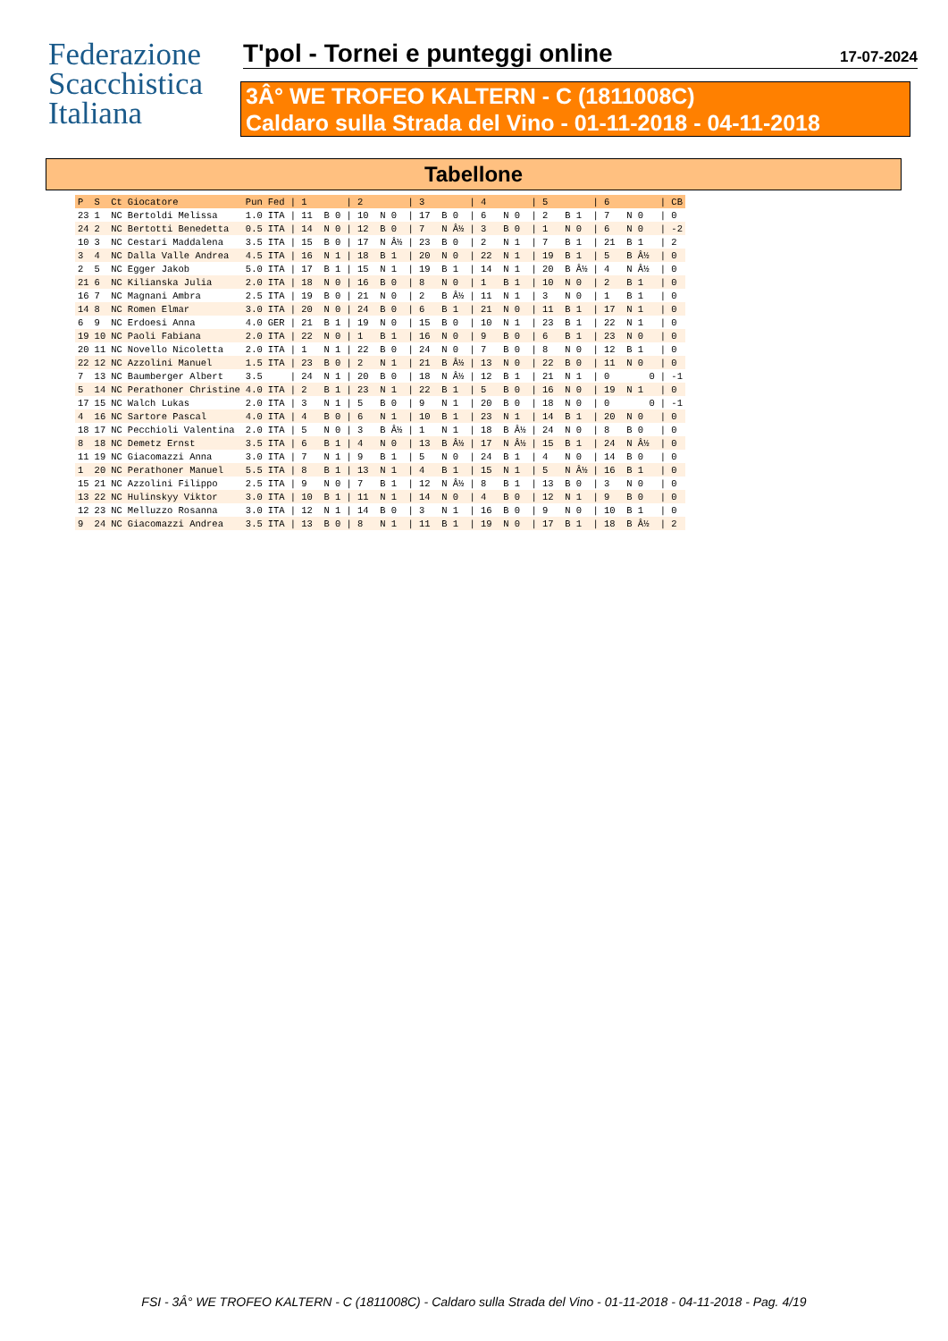Federazione
Scacchistica
Italiana
T'pol - Tornei e punteggi online 17-07-2024
3Â° WE TROFEO KALTERN - C (1811008C)
Caldaro sulla Strada del Vino - 01-11-2018 - 04-11-2018
Tabellone
| P | S | Ct | Giocatore | Pun | Fed | / 1 | / 2 | / 3 | / 4 | / 5 | / 6 | / CB |
| --- | --- | --- | --- | --- | --- | --- | --- | --- | --- | --- | --- | --- |
| 23 | 1 | NC | Bertoldi Melissa | 1.0 | ITA | / 11 B 0 | / 10 N 0 | / 17 B 0 | / 6 N 0 | / 2 B 1 | / 7 N 0 | / 0 |
| 24 | 2 | NC | Bertotti Benedetta | 0.5 | ITA | / 14 N 0 | / 12 B 0 | / 7 N Â½ | / 3 B 0 | / 1 N 0 | / 6 N 0 | / -2 |
| 10 | 3 | NC | Cestari Maddalena | 3.5 | ITA | / 15 B 0 | / 17 N Â½ | / 23 B 0 | / 2 N 1 | / 7 B 1 | / 21 B 1 | / 2 |
| 3 | 4 | NC | Dalla Valle Andrea | 4.5 | ITA | / 16 N 1 | / 18 B 1 | / 20 N 0 | / 22 N 1 | / 19 B 1 | / 5 B Â½ | / 0 |
| 2 | 5 | NC | Egger Jakob | 5.0 | ITA | / 17 B 1 | / 15 N 1 | / 19 B 1 | / 14 N 1 | / 20 B Â½ | / 4 N Â½ | / 0 |
| 21 | 6 | NC | Kilianska Julia | 2.0 | ITA | / 18 N 0 | / 16 B 0 | / 8 N 0 | / 1 B 1 | / 10 N 0 | / 2 B 1 | / 0 |
| 16 | 7 | NC | Magnani Ambra | 2.5 | ITA | / 19 B 0 | / 21 N 0 | / 2 B Â½ | / 11 N 1 | / 3 N 0 | / 1 B 1 | / 0 |
| 14 | 8 | NC | Romen Elmar | 3.0 | ITA | / 20 N 0 | / 24 B 0 | / 6 B 1 | / 21 N 0 | / 11 B 1 | / 17 N 1 | / 0 |
| 6 | 9 | NC | Erdoesi Anna | 4.0 | GER | / 21 B 1 | / 19 N 0 | / 15 B 0 | / 10 N 1 | / 23 B 1 | / 22 N 1 | / 0 |
| 19 | 10 | NC | Paoli Fabiana | 2.0 | ITA | / 22 N 0 | / 1 B 1 | / 16 N 0 | / 9 B 0 | / 6 B 1 | / 23 N 0 | / 0 |
| 20 | 11 | NC | Novello Nicoletta | 2.0 | ITA | / 1 N 1 | / 22 B 0 | / 24 N 0 | / 7 B 0 | / 8 N 0 | / 12 B 1 | / 0 |
| 22 | 12 | NC | Azzolini Manuel | 1.5 | ITA | / 23 B 0 | / 2 N 1 | / 21 B Â½ | / 13 N 0 | / 22 B 0 | / 11 N 0 | / 0 |
| 7 | 13 | NC | Baumberger Albert | 3.5 | | / 24 N 1 | / 20 B 0 | / 18 N Â½ | / 12 B 1 | / 21 N 1 | / 0 0 | / -1 |
| 5 | 14 | NC | Perathoner Christine | 4.0 | ITA | / 2 B 1 | / 23 N 1 | / 22 B 1 | / 5 B 0 | / 16 N 0 | / 19 N 1 | / 0 |
| 17 | 15 | NC | Walch Lukas | 2.0 | ITA | / 3 N 1 | / 5 B 0 | / 9 N 1 | / 20 B 0 | / 18 N 0 | / 0 0 | / -1 |
| 4 | 16 | NC | Sartore Pascal | 4.0 | ITA | / 4 B 0 | / 6 N 1 | / 10 B 1 | / 23 N 1 | / 14 B 1 | / 20 N 0 | / 0 |
| 18 | 17 | NC | Pecchioli Valentina | 2.0 | ITA | / 5 N 0 | / 3 B Â½ | / 1 N 1 | / 18 B Â½ | / 24 N 0 | / 8 B 0 | / 0 |
| 8 | 18 | NC | Demetz Ernst | 3.5 | ITA | / 6 B 1 | / 4 N 0 | / 13 B Â½ | / 17 N Â½ | / 15 B 1 | / 24 N Â½ | / 0 |
| 11 | 19 | NC | Giacomazzi Anna | 3.0 | ITA | / 7 N 1 | / 9 B 1 | / 5 N 0 | / 24 B 1 | / 4 N 0 | / 14 B 0 | / 0 |
| 1 | 20 | NC | Perathoner Manuel | 5.5 | ITA | / 8 B 1 | / 13 N 1 | / 4 B 1 | / 15 N 1 | / 5 N Â½ | / 16 B 1 | / 0 |
| 15 | 21 | NC | Azzolini Filippo | 2.5 | ITA | / 9 N 0 | / 7 B 1 | / 12 N Â½ | / 8 B 1 | / 13 B 0 | / 3 N 0 | / 0 |
| 13 | 22 | NC | Hulinskyy Viktor | 3.0 | ITA | / 10 B 1 | / 11 N 1 | / 14 N 0 | / 4 B 0 | / 12 N 1 | / 9 B 0 | / 0 |
| 12 | 23 | NC | Melluzzo Rosanna | 3.0 | ITA | / 12 N 1 | / 14 B 0 | / 3 N 1 | / 16 B 0 | / 9 N 0 | / 10 B 1 | / 0 |
| 9 | 24 | NC | Giacomazzi Andrea | 3.5 | ITA | / 13 B 0 | / 8 N 1 | / 11 B 1 | / 19 N 0 | / 17 B 1 | / 18 B Â½ | / 2 |
FSI - 3Â° WE TROFEO KALTERN - C (1811008C) - Caldaro sulla Strada del Vino - 01-11-2018 - 04-11-2018 - Pag. 4/19